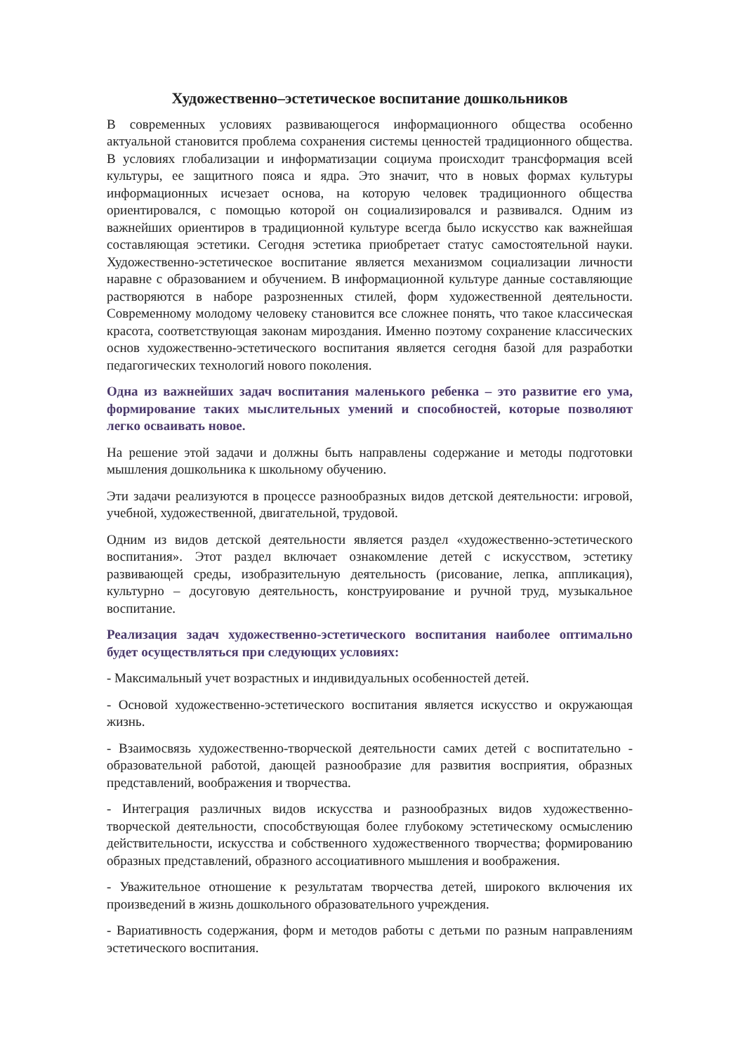Художественно–эстетическое воспитание дошкольников
В современных условиях развивающегося информационного общества особенно актуальной становится проблема сохранения системы ценностей традиционного общества. В условиях глобализации и информатизации социума происходит трансформация всей культуры, ее защитного пояса и ядра. Это значит, что в новых формах культуры информационных исчезает основа, на которую человек традиционного общества ориентировался, с помощью которой он социализировался и развивался. Одним из важнейших ориентиров в традиционной культуре всегда было искусство как важнейшая составляющая эстетики. Сегодня эстетика приобретает статус самостоятельной науки. Художественно-эстетическое воспитание является механизмом социализации личности наравне с образованием и обучением. В информационной культуре данные составляющие растворяются в наборе разрозненных стилей, форм художественной деятельности. Современному молодому человеку становится все сложнее понять, что такое классическая красота, соответствующая законам мироздания. Именно поэтому сохранение классических основ художественно-эстетического воспитания является сегодня базой для разработки педагогических технологий нового поколения.
Одна из важнейших задач воспитания маленького ребенка – это развитие его ума, формирование таких мыслительных умений и способностей, которые позволяют легко осваивать новое.
На решение этой задачи и должны быть направлены содержание и методы подготовки мышления дошкольника к школьному обучению.
Эти задачи реализуются в процессе разнообразных видов детской деятельности: игровой, учебной, художественной, двигательной, трудовой.
Одним из видов детской деятельности является раздел «художественно-эстетического воспитания». Этот раздел включает ознакомление детей с искусством, эстетику развивающей среды, изобразительную деятельность (рисование, лепка, аппликация), культурно – досуговую деятельность, конструирование и ручной труд, музыкальное воспитание.
Реализация задач художественно-эстетического воспитания наиболее оптимально будет осуществляться при следующих условиях:
- Максимальный учет возрастных и индивидуальных особенностей детей.
- Основой художественно-эстетического воспитания является искусство и окружающая жизнь.
- Взаимосвязь художественно-творческой деятельности самих детей с воспитательно - образовательной работой, дающей разнообразие для развития восприятия, образных представлений, воображения и творчества.
- Интеграция различных видов искусства и разнообразных видов художественно-творческой деятельности, способствующая более глубокому эстетическому осмыслению действительности, искусства и собственного художественного творчества; формированию образных представлений, образного ассоциативного мышления и воображения.
- Уважительное отношение к результатам творчества детей, широкого включения их произведений в жизнь дошкольного образовательного учреждения.
- Вариативность содержания, форм и методов работы с детьми по разным направлениям эстетического воспитания.